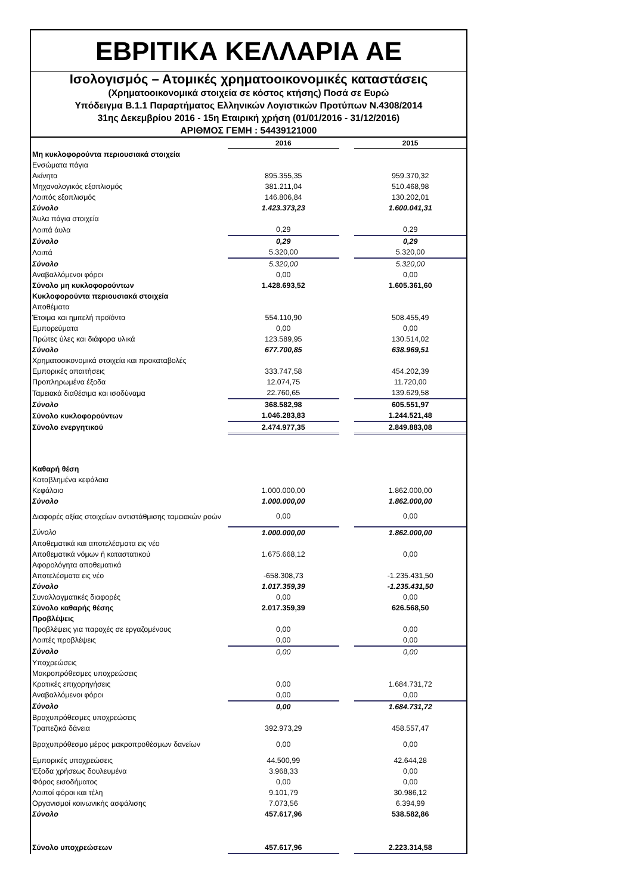ΕΒΡΙΤΙΚΑ ΚΕΛΛΑΡΙΑ ΑΕ
Ισολογισμός – Ατομικές χρηματοοικονομικές καταστάσεις
(Χρηματοοικονομικά στοιχεία σε κόστος κτήσης) Ποσά σε Ευρώ
Υπόδειγμα Β.1.1 Παραρτήματος Ελληνικών Λογιστικών Προτύπων Ν.4308/2014
31ης Δεκεμβρίου 2016 - 15η Εταιρική χρήση (01/01/2016 - 31/12/2016)
ΑΡΙΘΜΟΣ ΓΕΜΗ : 54439121000
| | 2016 | | 2015 |
| Μη κυκλοφορούντα περιουσιακά στοιχεία | | | |
| Ενσώματα πάγια | | | |
| Ακίνητα | 895.355,35 | | 959.370,32 |
| Μηχανολογικός εξοπλισμός | 381.211,04 | | 510.468,98 |
| Λοιπός εξοπλισμός | 146.806,84 | | 130.202,01 |
| Σύνολο | 1.423.373,23 | | 1.600.041,31 |
| Άυλα πάγια στοιχεία | | | |
| Λοιπά άυλα | 0,29 | | 0,29 |
| Σύνολο | 0,29 | | 0,29 |
| Λοιπά | 5.320,00 | | 5.320,00 |
| Σύνολο | 5.320,00 | | 5.320,00 |
| Αναβαλλόμενοι φόροι | 0,00 | | 0,00 |
| Σύνολο μη κυκλοφορούντων | 1.428.693,52 | | 1.605.361,60 |
| Κυκλοφορούντα περιουσιακά στοιχεία | | | |
| Αποθέματα | | | |
| Έτοιμα και ημιτελή προϊόντα | 554.110,90 | | 508.455,49 |
| Εμπορεύματα | 0,00 | | 0,00 |
| Πρώτες ύλες και διάφορα υλικά | 123.589,95 | | 130.514,02 |
| Σύνολο | 677.700,85 | | 638.969,51 |
| Χρηματοοικονομικά στοιχεία και προκαταβολές | | | |
| Εμπορικές απαιτήσεις | 333.747,58 | | 454.202,39 |
| Προπληρωμένα έξοδα | 12.074,75 | | 11.720,00 |
| Ταμειακά διαθέσιμα και ισοδύναμα | 22.760,65 | | 139.629,58 |
| Σύνολο | 368.582,98 | | 605.551,97 |
| Σύνολο κυκλοφορούντων | 1.046.283,83 | | 1.244.521,48 |
| Σύνολο ενεργητικού | 2.474.977,35 | | 2.849.883,08 |
| Καθαρή θέση | | | |
| Καταβλημένα κεφάλαια | | | |
| Κεφάλαιο | 1.000.000,00 | | 1.862.000,00 |
| Σύνολο | 1.000.000,00 | | 1.862.000,00 |
| Διαφορές αξίας στοιχείων αντιστάθμισης ταμειακών ροών | 0,00 | | 0,00 |
| Σύνολο | 1.000.000,00 | | 1.862.000,00 |
| Αποθεματικά και αποτελέσματα εις νέο | | | |
| Αποθεματικά νόμων ή καταστατικού | 1.675.668,12 | | 0,00 |
| Αφορολόγητα αποθεματικά | | | |
| Αποτελέσματα εις νέο | -658.308,73 | | -1.235.431,50 |
| Σύνολο | 1.017.359,39 | | -1.235.431,50 |
| Συναλλαγματικές διαφορές | 0,00 | | 0,00 |
| Σύνολο καθαρής θέσης | 2.017.359,39 | | 626.568,50 |
| Προβλέψεις | | | |
| Προβλέψεις για παροχές σε εργαζομένους | 0,00 | | 0,00 |
| Λοιπές προβλέψεις | 0,00 | | 0,00 |
| Σύνολο | 0,00 | | 0,00 |
| Υποχρεώσεις | | | |
| Μακροπρόθεσμες υποχρεώσεις | | | |
| Κρατικές επιχορηγήσεις | 0,00 | | 1.684.731,72 |
| Αναβαλλόμενοι φόροι | 0,00 | | 0,00 |
| Σύνολο | 0,00 | | 1.684.731,72 |
| Βραχυπρόθεσμες υποχρεώσεις | | | |
| Τραπεζικά δάνεια | 392.973,29 | | 458.557,47 |
| Βραχυπρόθεσμο μέρος μακροπροθέσμων δανείων | 0,00 | | 0,00 |
| Εμπορικές υποχρεώσεις | 44.500,99 | | 42.644,28 |
| Έξοδα χρήσεως δουλευμένα | 3.968,33 | | 0,00 |
| Φόρος εισοδήματος | 0,00 | | 0,00 |
| Λοιποί φόροι και τέλη | 9.101,79 | | 30.986,12 |
| Οργανισμοί κοινωνικής ασφάλισης | 7.073,56 | | 6.394,99 |
| Σύνολο | 457.617,96 | | 538.582,86 |
| Σύνολο υποχρεώσεων | 457.617,96 | | 2.223.314,58 |